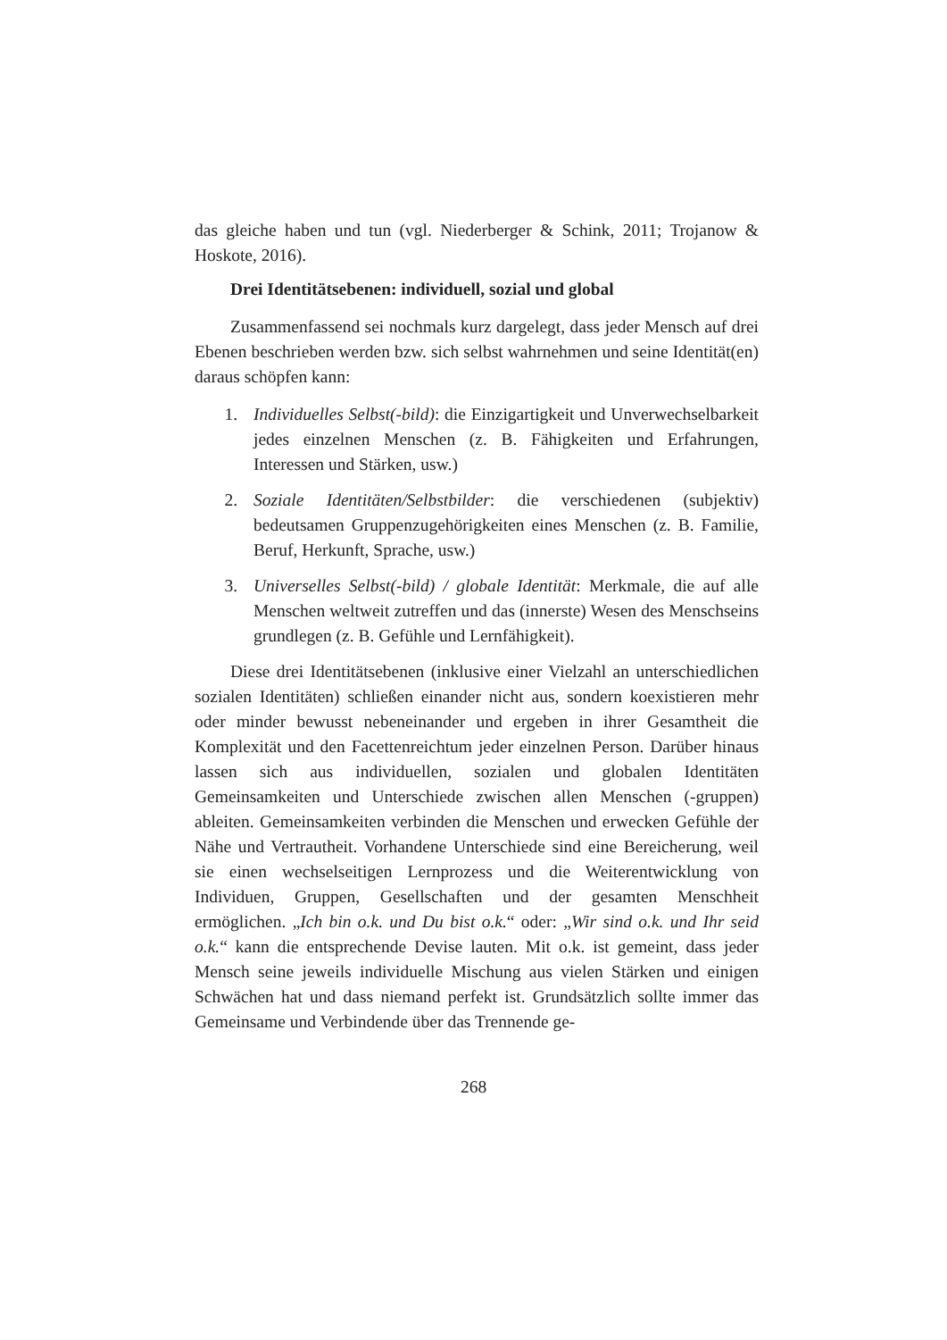das gleiche haben und tun (vgl. Niederberger & Schink, 2011; Trojanow & Hoskote, 2016).
Drei Identitätsebenen: individuell, sozial und global
Zusammenfassend sei nochmals kurz dargelegt, dass jeder Mensch auf drei Ebenen beschrieben werden bzw. sich selbst wahrnehmen und seine Identität(en) daraus schöpfen kann:
1. Individuelles Selbst(-bild): die Einzigartigkeit und Unverwechselbarkeit jedes einzelnen Menschen (z. B. Fähigkeiten und Erfahrungen, Interessen und Stärken, usw.)
2. Soziale Identitäten/Selbstbilder: die verschiedenen (subjektiv) bedeutsamen Gruppenzugehörigkeiten eines Menschen (z. B. Familie, Beruf, Herkunft, Sprache, usw.)
3. Universelles Selbst(-bild) / globale Identität: Merkmale, die auf alle Menschen weltweit zutreffen und das (innerste) Wesen des Menschseins grundlegen (z. B. Gefühle und Lernfähigkeit).
Diese drei Identitätsebenen (inklusive einer Vielzahl an unterschiedlichen sozialen Identitäten) schließen einander nicht aus, sondern koexistieren mehr oder minder bewusst nebeneinander und ergeben in ihrer Gesamtheit die Komplexität und den Facettenreichtum jeder einzelnen Person. Darüber hinaus lassen sich aus individuellen, sozialen und globalen Identitäten Gemeinsamkeiten und Unterschiede zwischen allen Menschen (-gruppen) ableiten. Gemeinsamkeiten verbinden die Menschen und erwecken Gefühle der Nähe und Vertrautheit. Vorhandene Unterschiede sind eine Bereicherung, weil sie einen wechselseitigen Lernprozess und die Weiterentwicklung von Individuen, Gruppen, Gesellschaften und der gesamten Menschheit ermöglichen. „Ich bin o.k. und Du bist o.k.“ oder: „Wir sind o.k. und Ihr seid o.k.“ kann die entsprechende Devise lauten. Mit o.k. ist gemeint, dass jeder Mensch seine jeweils individuelle Mischung aus vielen Stärken und einigen Schwächen hat und dass niemand perfekt ist. Grundsätzlich sollte immer das Gemeinsame und Verbindende über das Trennende ge-
268